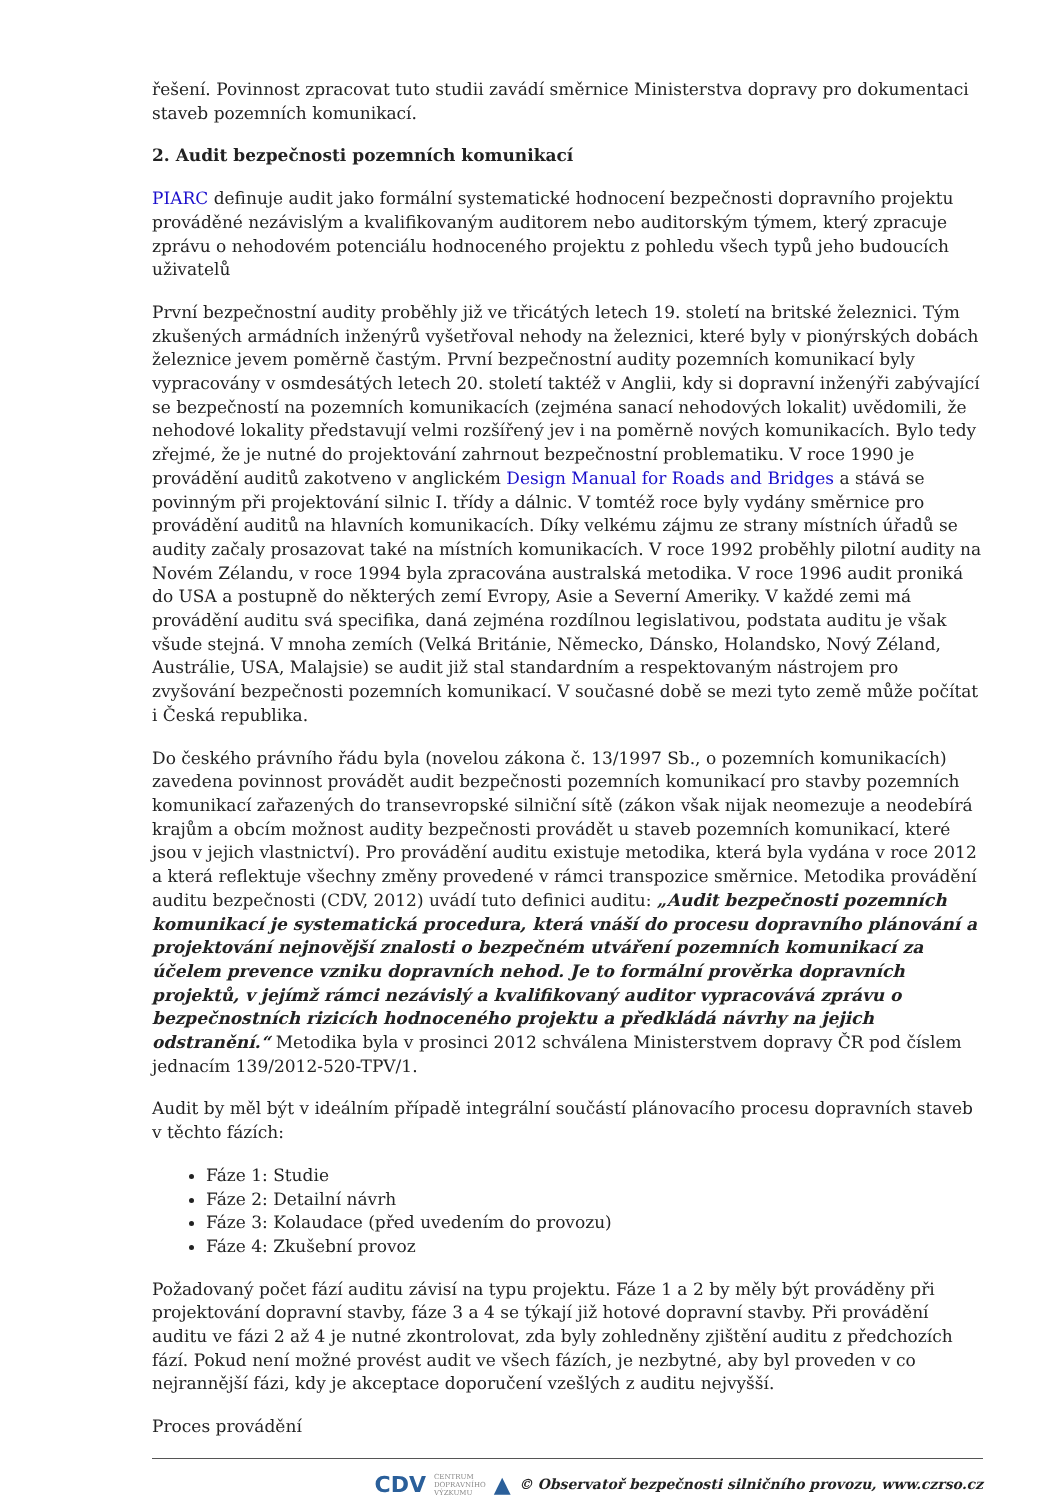řešení. Povinnost zpracovat tuto studii zavádí směrnice Ministerstva dopravy pro dokumentaci staveb pozemních komunikací.
2. Audit bezpečnosti pozemních komunikací
PIARC definuje audit jako formální systematické hodnocení bezpečnosti dopravního projektu prováděné nezávislým a kvalifikovaným auditorem nebo auditorským týmem, který zpracuje zprávu o nehodovém potenciálu hodnoceného projektu z pohledu všech typů jeho budoucích uživatelů
První bezpečnostní audity proběhly již ve třicátých letech 19. století na britské železnici. Tým zkušených armádních inženýrů vyšetřoval nehody na železnici, které byly v pionýrských dobách železnice jevem poměrně častým. První bezpečnostní audity pozemních komunikací byly vypracovány v osmdesátých letech 20. století taktéž v Anglii, kdy si dopravní inženýři zabývající se bezpečností na pozemních komunikacích (zejména sanací nehodových lokalit) uvědomili, že nehodové lokality představují velmi rozšířený jev i na poměrně nových komunikacích. Bylo tedy zřejmé, že je nutné do projektování zahrnout bezpečnostní problematiku. V roce 1990 je provádění auditů zakotveno v anglickém Design Manual for Roads and Bridges a stává se povinným při projektování silnic I. třídy a dálnic. V tomtéž roce byly vydány směrnice pro provádění auditů na hlavních komunikacích. Díky velkému zájmu ze strany místních úřadů se audity začaly prosazovat také na místních komunikacích. V roce 1992 proběhly pilotní audity na Novém Zélandu, v roce 1994 byla zpracována australská metodika. V roce 1996 audit proniká do USA a postupně do některých zemí Evropy, Asie a Severní Ameriky. V každé zemi má provádění auditu svá specifika, daná zejména rozdílnou legislativou, podstata auditu je však všude stejná. V mnoha zemích (Velká Británie, Německo, Dánsko, Holandsko, Nový Zéland, Austrálie, USA, Malajsie) se audit již stal standardním a respektovaným nástrojem pro zvyšování bezpečnosti pozemních komunikací. V současné době se mezi tyto země může počítat i Česká republika.
Do českého právního řádu byla (novelou zákona č. 13/1997 Sb., o pozemních komunikacích) zavedena povinnost provádět audit bezpečnosti pozemních komunikací pro stavby pozemních komunikací zařazených do transevropské silniční sítě (zákon však nijak neomezuje a neodebírá krajům a obcím možnost audity bezpečnosti provádět u staveb pozemních komunikací, které jsou v jejich vlastnictví). Pro provádění auditu existuje metodika, která byla vydána v roce 2012 a která reflektuje všechny změny provedené v rámci transpozice směrnice. Metodika provádění auditu bezpečnosti (CDV, 2012) uvádí tuto definici auditu: „Audit bezpečnosti pozemních komunikací je systematická procedura, která vnáší do procesu dopravního plánování a projektování nejnovější znalosti o bezpečném utváření pozemních komunikací za účelem prevence vzniku dopravních nehod. Je to formální prověrka dopravních projektů, v jejímž rámci nezávislý a kvalifikovaný auditor vypracovává zprávu o bezpečnostních rizicích hodnoceného projektu a předkládá návrhy na jejich odstranění.“ Metodika byla v prosinci 2012 schválena Ministerstvem dopravy ČR pod číslem jednacím 139/2012-520-TPV/1.
Audit by měl být v ideálním případě integrální součástí plánovacího procesu dopravních staveb v těchto fázích:
Fáze 1: Studie
Fáze 2: Detailní návrh
Fáze 3: Kolaudace (před uvedením do provozu)
Fáze 4: Zkušební provoz
Požadovaný počet fází auditu závisí na typu projektu. Fáze 1 a 2 by měly být prováděny při projektování dopravní stavby, fáze 3 a 4 se týkají již hotové dopravní stavby. Při provádění auditu ve fázi 2 až 4 je nutné zkontrolovat, zda byly zohledněny zjištění auditu z předchozích fází. Pokud není možné provést audit ve všech fázích, je nezbytné, aby byl proveden v co nejrannější fázi, kdy je akceptace doporučení vzešlých z auditu nejvyšší.
Proces provádění
CDV CENTRUM
DOPRAVNÍHO
VÝZKUMU ▲ © Observatoř bezpečnosti silničního provozu, www.czrso.cz